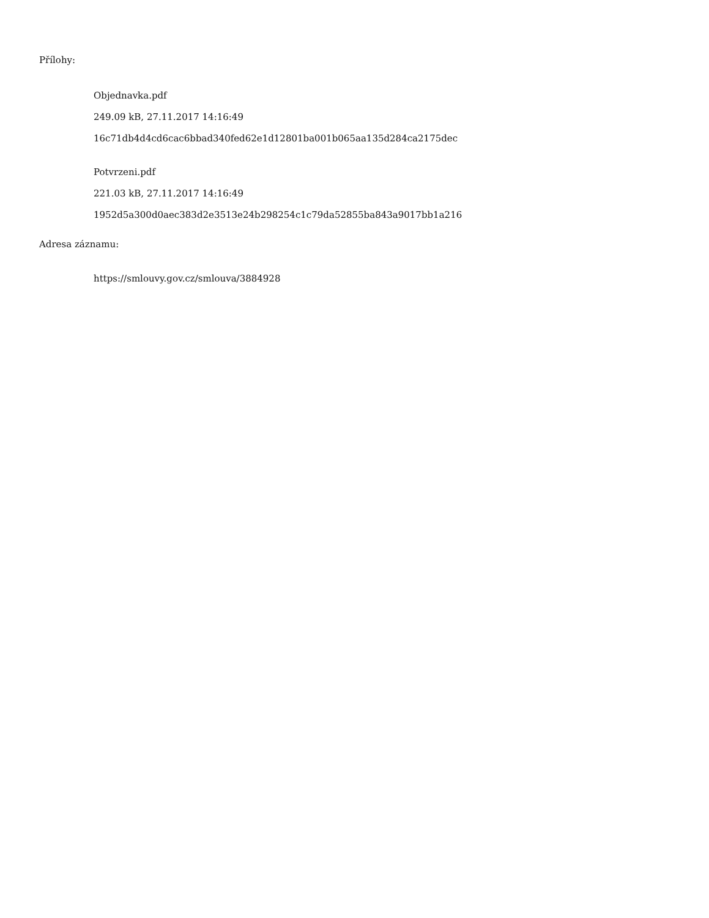Přílohy:
Objednavka.pdf
249.09 kB, 27.11.2017 14:16:49
16c71db4d4cd6cac6bbad340fed62e1d12801ba001b065aa135d284ca2175dec
Potvrzeni.pdf
221.03 kB, 27.11.2017 14:16:49
1952d5a300d0aec383d2e3513e24b298254c1c79da52855ba843a9017bb1a216
Adresa záznamu:
https://smlouvy.gov.cz/smlouva/3884928